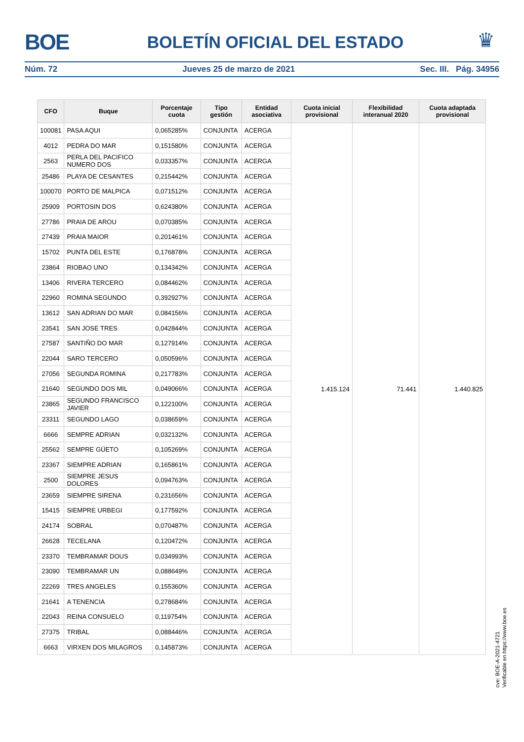BOE
BOLETÍN OFICIAL DEL ESTADO
♛
Núm. 72 Jueves 25 de marzo de 2021 Sec. III. Pág. 34956
| CFO | Buque | Porcentaje cuota | Tipo gestión | Entidad asociativa | Cuota inicial provisional | Flexibilidad interanual 2020 | Cuota adaptada provisional |
| --- | --- | --- | --- | --- | --- | --- | --- |
| 100081 | PASA AQUI | 0,065285% | CONJUNTA | ACERGA | 1.415.124 | 71.441 | 1.440.825 |
| 4012 | PEDRA DO MAR | 0,151580% | CONJUNTA | ACERGA | | | |
| 2563 | PERLA DEL PACIFICO NUMERO DOS | 0,033357% | CONJUNTA | ACERGA | | | |
| 25486 | PLAYA DE CESANTES | 0,215442% | CONJUNTA | ACERGA | | | |
| 100070 | PORTO DE MALPICA | 0,071512% | CONJUNTA | ACERGA | | | |
| 25909 | PORTOSIN DOS | 0,624380% | CONJUNTA | ACERGA | | | |
| 27786 | PRAIA DE AROU | 0,070385% | CONJUNTA | ACERGA | | | |
| 27439 | PRAIA MAIOR | 0,201461% | CONJUNTA | ACERGA | | | |
| 15702 | PUNTA DEL ESTE | 0,176878% | CONJUNTA | ACERGA | | | |
| 23864 | RIOBAO UNO | 0,134342% | CONJUNTA | ACERGA | | | |
| 13406 | RIVERA TERCERO | 0,084462% | CONJUNTA | ACERGA | | | |
| 22960 | ROMINA SEGUNDO | 0,392927% | CONJUNTA | ACERGA | | | |
| 13612 | SAN ADRIAN DO MAR | 0,084156% | CONJUNTA | ACERGA | | | |
| 23541 | SAN JOSE TRES | 0,042844% | CONJUNTA | ACERGA | | | |
| 27587 | SANTIÑO DO MAR | 0,127914% | CONJUNTA | ACERGA | | | |
| 22044 | SARO TERCERO | 0,050596% | CONJUNTA | ACERGA | | | |
| 27056 | SEGUNDA ROMINA | 0,217783% | CONJUNTA | ACERGA | | | |
| 21640 | SEGUNDO DOS MIL | 0,049066% | CONJUNTA | ACERGA | | | |
| 23865 | SEGUNDO FRANCISCO JAVIER | 0,122100% | CONJUNTA | ACERGA | | | |
| 23311 | SEGUNDO LAGO | 0,038659% | CONJUNTA | ACERGA | | | |
| 6666 | SEMPRE ADRIAN | 0,032132% | CONJUNTA | ACERGA | | | |
| 25562 | SEMPRE GÜETO | 0,105269% | CONJUNTA | ACERGA | | | |
| 23367 | SIEMPRE ADRIAN | 0,165861% | CONJUNTA | ACERGA | | | |
| 2500 | SIEMPRE JESUS DOLORES | 0,094763% | CONJUNTA | ACERGA | | | |
| 23659 | SIEMPRE SIRENA | 0,231656% | CONJUNTA | ACERGA | | | |
| 15415 | SIEMPRE URBEGI | 0,177592% | CONJUNTA | ACERGA | | | |
| 24174 | SOBRAL | 0,070487% | CONJUNTA | ACERGA | | | |
| 26628 | TECELANA | 0,120472% | CONJUNTA | ACERGA | | | |
| 23370 | TEMBRAMAR DOUS | 0,034993% | CONJUNTA | ACERGA | | | |
| 23090 | TEMBRAMAR UN | 0,088649% | CONJUNTA | ACERGA | | | |
| 22269 | TRES ANGELES | 0,155360% | CONJUNTA | ACERGA | | | |
| 21641 | A TENENCIA | 0,278684% | CONJUNTA | ACERGA | | | |
| 22043 | REINA CONSUELO | 0,119754% | CONJUNTA | ACERGA | | | |
| 27375 | TRIBAL | 0,088446% | CONJUNTA | ACERGA | | | |
| 6663 | VIRXEN DOS MILAGROS | 0,145873% | CONJUNTA | ACERGA | | | |
cve: BOE-A-2021-4721
Verificable en https://www.boe.es